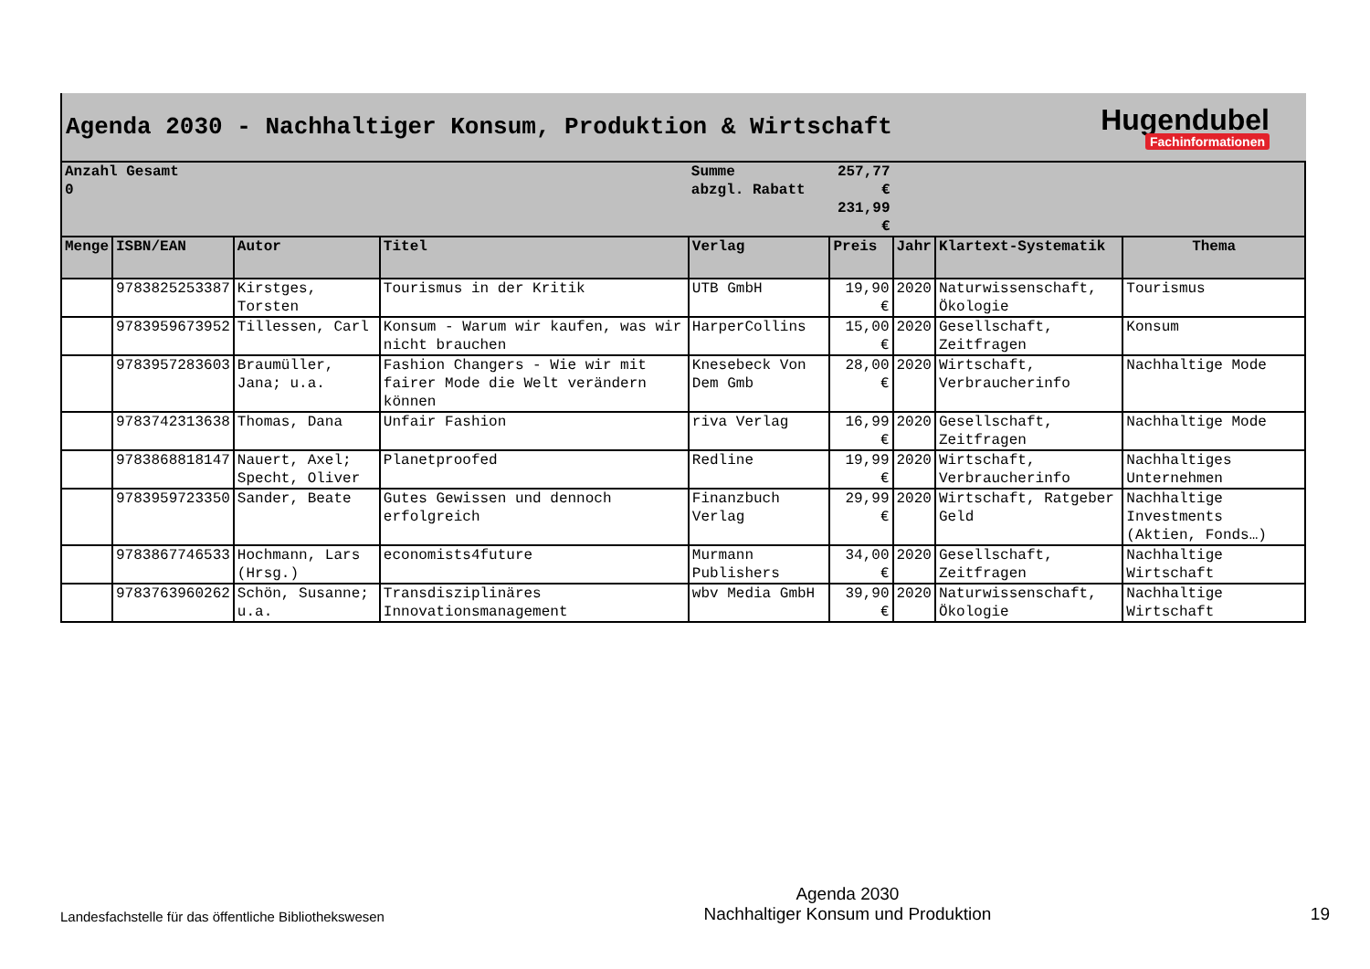Agenda 2030 - Nachhaltiger Konsum, Produktion & Wirtschaft
Hugendubel
Fachinformationen
| Anzahl Gesamt 0 | | | | Summe abzgl. Rabatt | 257,77 € 231,99 € | | | |
| Menge | ISBN/EAN | Autor | Titel | Verlag | Preis | Jahr | Klartext-Systematik | Thema |
| | 9783825253387 | Kirstges, Torsten | Tourismus in der Kritik | UTB GmbH | 19,90 € | 2020 | Naturwissenschaft, Ökologie | Tourismus |
| | 9783959673952 | Tillessen, Carl | Konsum - Warum wir kaufen, was wir nicht brauchen | HarperCollins | 15,00 € | 2020 | Gesellschaft, Zeitfragen | Konsum |
| | 9783957283603 | Braumüller, Jana; u.a. | Fashion Changers - Wie wir mit fairer Mode die Welt verändern können | Knesebeck Von Dem Gmb | 28,00 € | 2020 | Wirtschaft, Verbraucherinfo | Nachhaltige Mode |
| | 9783742313638 | Thomas, Dana | Unfair Fashion | riva Verlag | 16,99 € | 2020 | Gesellschaft, Zeitfragen | Nachhaltige Mode |
| | 9783868818147 | Nauert, Axel; Specht, Oliver | Planetproofed | Redline | 19,99 € | 2020 | Wirtschaft, Verbraucherinfo | Nachhaltiges Unternehmen |
| | 9783959723350 | Sander, Beate | Gutes Gewissen und dennoch erfolgreich | Finanzbuch Verlag | 29,99 € | 2020 | Wirtschaft, Ratgeber Geld | Nachhaltige Investments (Aktien, Fonds…) |
| | 9783867746533 | Hochmann, Lars (Hrsg.) | economists4future | Murmann Publishers | 34,00 € | 2020 | Gesellschaft, Zeitfragen | Nachhaltige Wirtschaft |
| | 9783763960262 | Schön, Susanne; u.a. | Transdisziplinäres Innovationsmanagement | wbv Media GmbH | 39,90 € | 2020 | Naturwissenschaft, Ökologie | Nachhaltige Wirtschaft |
Landesfachstelle für das öffentliche Bibliothekswesen
Agenda 2030
Nachhaltiger Konsum und Produktion
19